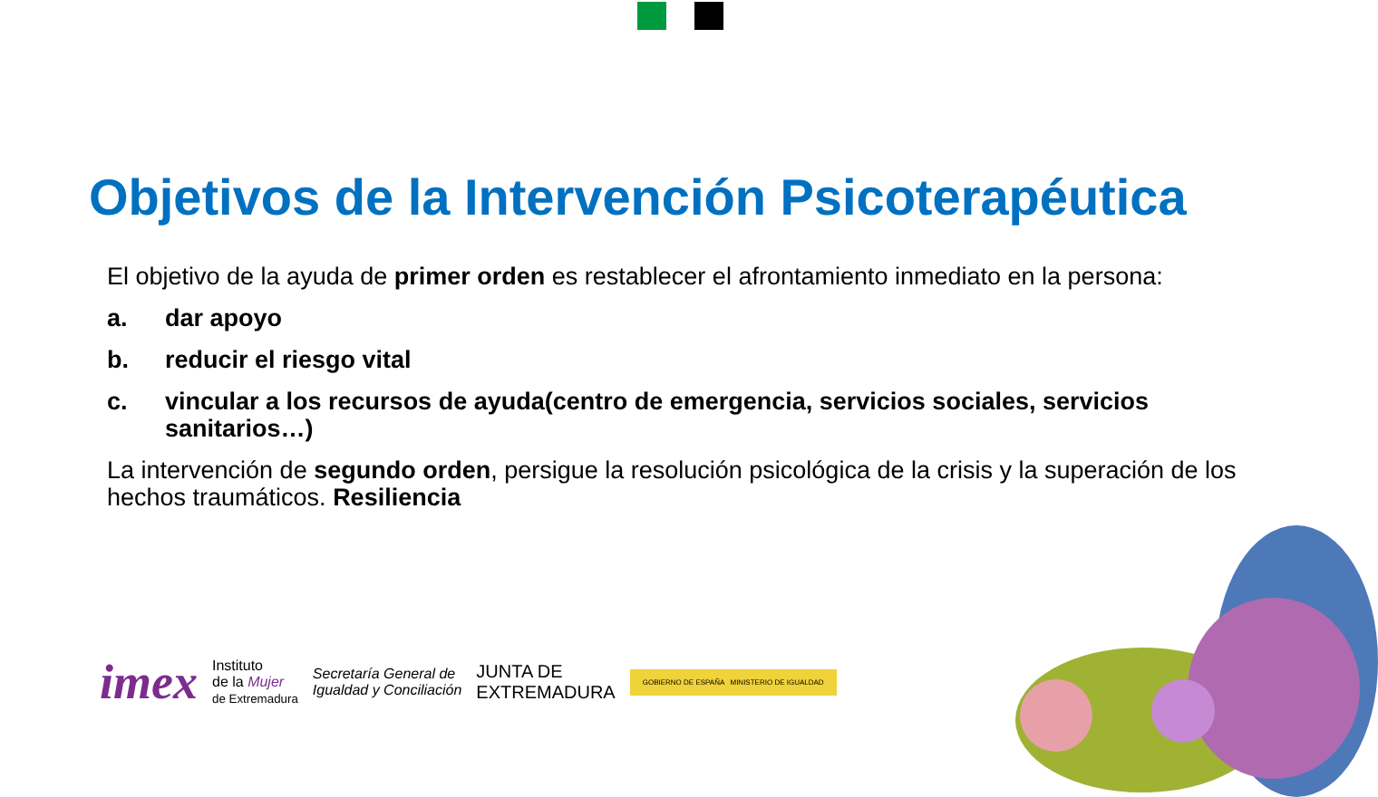Objetivos de la Intervención Psicoterapéutica
El objetivo de la ayuda de primer orden es restablecer el afrontamiento inmediato en la persona:
a. dar apoyo
b. reducir el riesgo vital
c. vincular a los recursos de ayuda(centro de emergencia, servicios sociales, servicios sanitarios…)
La intervención de segundo orden, persigue la resolución psicológica de la crisis y la superación de los hechos traumáticos. Resiliencia
imex Instituto
de la Mujer
de Extremadura Secretaría General de
Igualdad y Conciliación JUNTA DE
EXTREMADURA GOBIERNO DE ESPAÑA MINISTERIO DE IGUALDAD